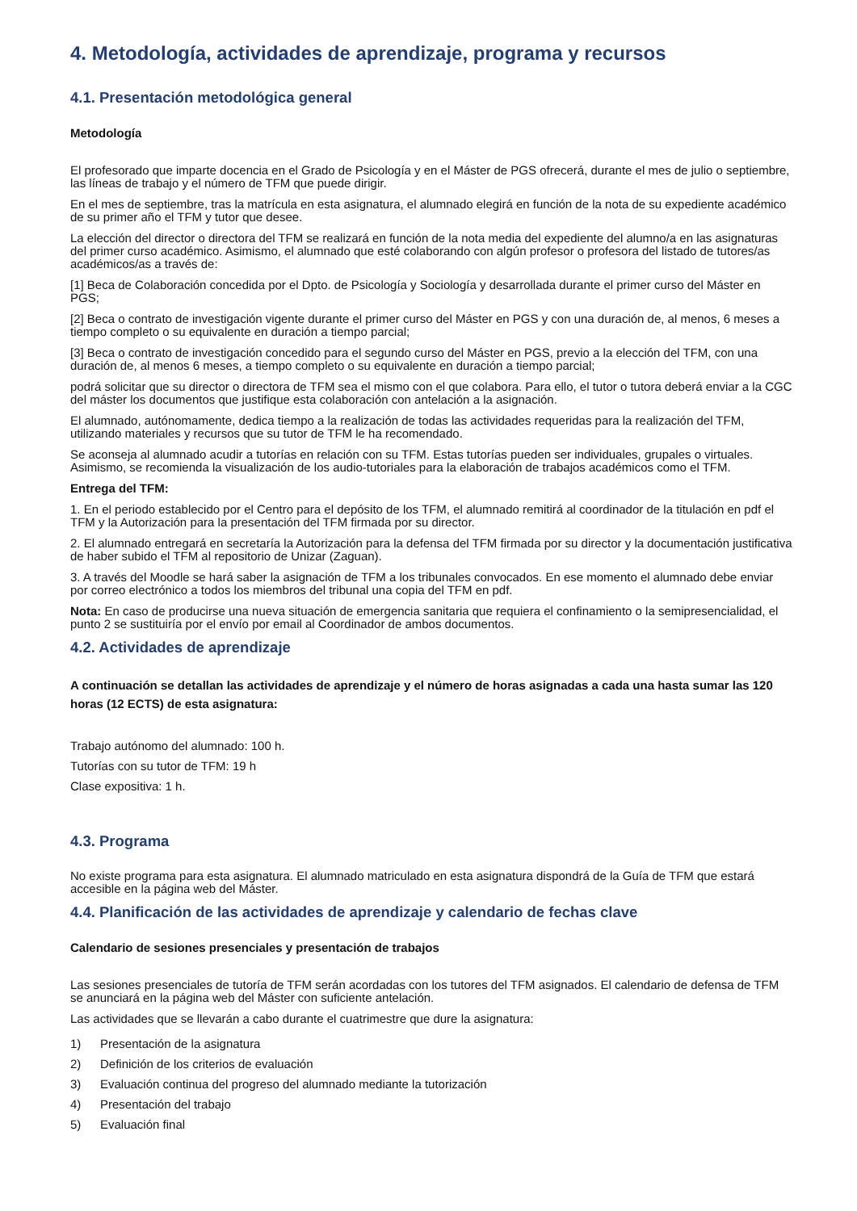4. Metodología, actividades de aprendizaje, programa y recursos
4.1. Presentación metodológica general
Metodología
El profesorado que imparte docencia en el Grado de Psicología y en el Máster de PGS ofrecerá, durante el mes de julio o septiembre, las líneas de trabajo y el número de TFM que puede dirigir.
En el mes de septiembre, tras la matrícula en esta asignatura, el alumnado elegirá en función de la nota de su expediente académico de su primer año el TFM y tutor que desee.
La elección del director o directora del TFM se realizará en función de la nota media del expediente del alumno/a en las asignaturas del primer curso académico. Asimismo, el alumnado que esté colaborando con algún profesor o profesora del listado de tutores/as académicos/as a través de:
[1] Beca de Colaboración concedida por el Dpto. de Psicología y Sociología y desarrollada durante el primer curso del Máster en PGS;
[2] Beca o contrato de investigación vigente durante el primer curso del Máster en PGS y con una duración de, al menos, 6 meses a tiempo completo o su equivalente en duración a tiempo parcial;
[3] Beca o contrato de investigación concedido para el segundo curso del Máster en PGS, previo a la elección del TFM, con una duración de, al menos 6 meses, a tiempo completo o su equivalente en duración a tiempo parcial;
podrá solicitar que su director o directora de TFM sea el mismo con el que colabora. Para ello, el tutor o tutora deberá enviar a la CGC del máster los documentos que justifique esta colaboración con antelación a la asignación.
El alumnado, autónomamente, dedica tiempo a la realización de todas las actividades requeridas para la realización del TFM, utilizando materiales y recursos que su tutor de TFM le ha recomendado.
Se aconseja al alumnado acudir a tutorías en relación con su TFM. Estas tutorías pueden ser individuales, grupales o virtuales. Asimismo, se recomienda la visualización de los audio-tutoriales para la elaboración de trabajos académicos como el TFM.
Entrega del TFM:
1. En el periodo establecido por el Centro para el depósito de los TFM, el alumnado remitirá al coordinador de la titulación en pdf el TFM y la Autorización para la presentación del TFM firmada por su director.
2. El alumnado entregará en secretaría la Autorización para la defensa del TFM firmada por su director y la documentación justificativa de haber subido el TFM al repositorio de Unizar (Zaguan).
3. A través del Moodle se hará saber la asignación de TFM a los tribunales convocados. En ese momento el alumnado debe enviar por correo electrónico a todos los miembros del tribunal una copia del TFM en pdf.
Nota: En caso de producirse una nueva situación de emergencia sanitaria que requiera el confinamiento o la semipresencialidad, el punto 2 se sustituiría por el envío por email al Coordinador de ambos documentos.
4.2. Actividades de aprendizaje
A continuación se detallan las actividades de aprendizaje y el número de horas asignadas a cada una hasta sumar las 120 horas (12 ECTS) de esta asignatura:
Trabajo autónomo del alumnado: 100 h.
Tutorías con su tutor de TFM: 19 h
Clase expositiva: 1 h.
4.3. Programa
No existe programa para esta asignatura. El alumnado matriculado en esta asignatura dispondrá de la Guía de TFM que estará accesible en la página web del Máster.
4.4. Planificación de las actividades de aprendizaje y calendario de fechas clave
Calendario de sesiones presenciales y presentación de trabajos
Las sesiones presenciales de tutoría de TFM serán acordadas con los tutores del TFM asignados. El calendario de defensa de TFM se anunciará en la página web del Máster con suficiente antelación.
Las actividades que se llevarán a cabo durante el cuatrimestre que dure la asignatura:
1) Presentación de la asignatura
2) Definición de los criterios de evaluación
3) Evaluación continua del progreso del alumnado mediante la tutorización
4) Presentación del trabajo
5) Evaluación final